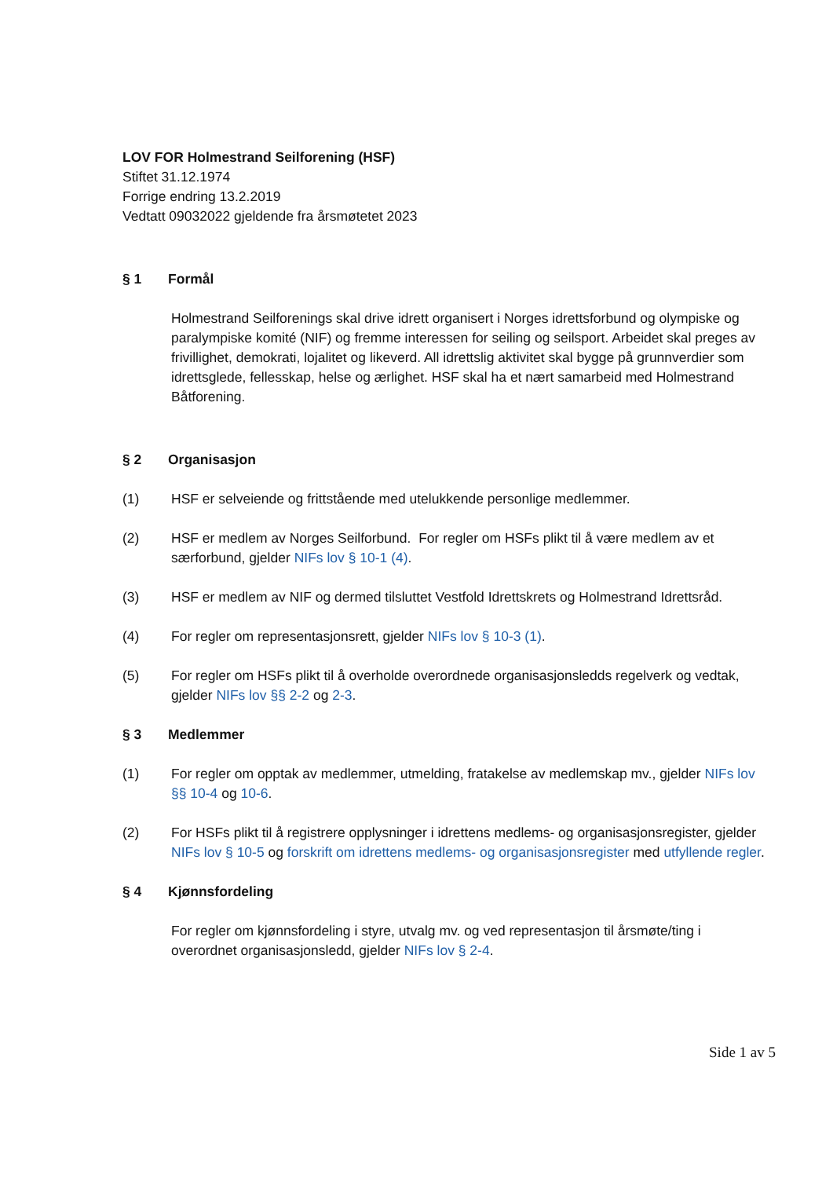LOV FOR Holmestrand Seilforening (HSF)
Stiftet 31.12.1974
Forrige endring 13.2.2019
Vedtatt 09032022 gjeldende fra årsmøtetet 2023
§ 1 Formål
Holmestrand Seilforenings skal drive idrett organisert i Norges idrettsforbund og olympiske og paralympiske komité (NIF) og fremme interessen for seiling og seilsport. Arbeidet skal preges av frivillighet, demokrati, lojalitet og likeverd. All idrettslig aktivitet skal bygge på grunnverdier som idrettsglede, fellesskap, helse og ærlighet. HSF skal ha et nært samarbeid med Holmestrand Båtforening.
§ 2 Organisasjon
(1) HSF er selveiende og frittstående med utelukkende personlige medlemmer.
(2) HSF er medlem av Norges Seilforbund. For regler om HSFs plikt til å være medlem av et særforbund, gjelder NIFs lov § 10-1 (4).
(3) HSF er medlem av NIF og dermed tilsluttet Vestfold Idrettskrets og Holmestrand Idrettsråd.
(4) For regler om representasjonsrett, gjelder NIFs lov § 10-3 (1).
(5) For regler om HSFs plikt til å overholde overordnede organisasjonsledds regelverk og vedtak, gjelder NIFs lov §§ 2-2 og 2-3.
§ 3 Medlemmer
(1) For regler om opptak av medlemmer, utmelding, fratakelse av medlemskap mv., gjelder NIFs lov §§ 10-4 og 10-6.
(2) For HSFs plikt til å registrere opplysninger i idrettens medlems- og organisasjonsregister, gjelder NIFs lov § 10-5 og forskrift om idrettens medlems- og organisasjonsregister med utfyllende regler.
§ 4 Kjønnsfordeling
For regler om kjønnsfordeling i styre, utvalg mv. og ved representasjon til årsmøte/ting i overordnet organisasjonsledd, gjelder NIFs lov § 2-4.
Side 1 av 5